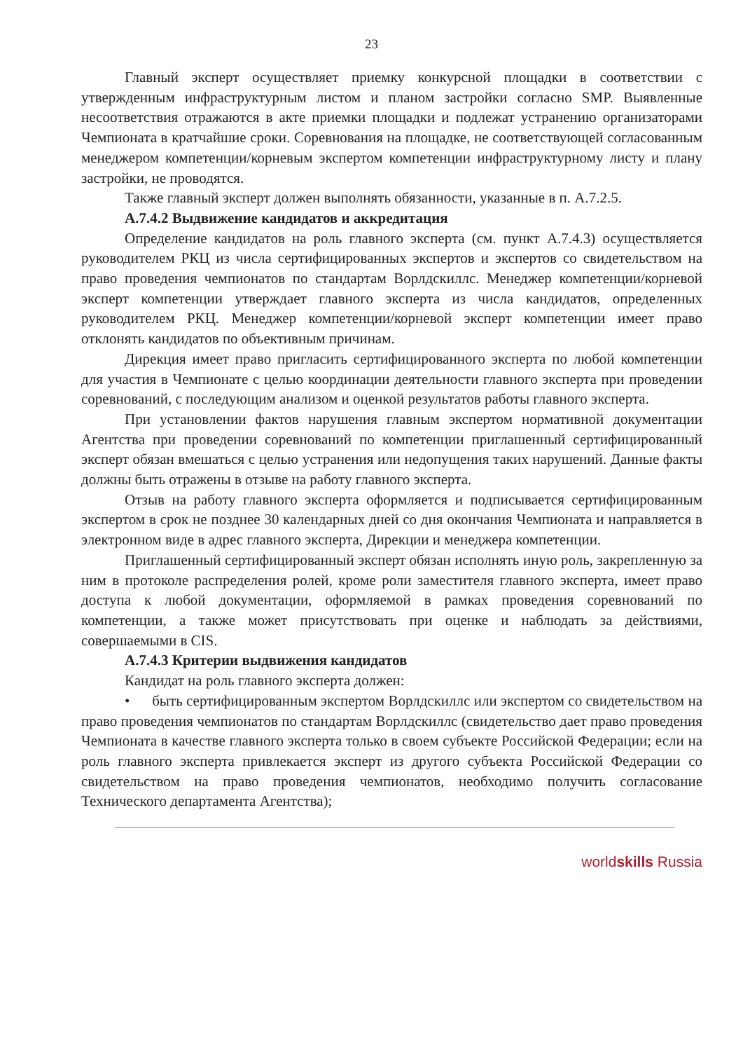23
Главный эксперт осуществляет приемку конкурсной площадки в соответствии с утвержденным инфраструктурным листом и планом застройки согласно SMP. Выявленные несоответствия отражаются в акте приемки площадки и подлежат устранению организаторами Чемпионата в кратчайшие сроки. Соревнования на площадке, не соответствующей согласованным менеджером компетенции/корневым экспертом компетенции инфраструктурному листу и плану застройки, не проводятся.
Также главный эксперт должен выполнять обязанности, указанные в п. A.7.2.5.
A.7.4.2 Выдвижение кандидатов и аккредитация
Определение кандидатов на роль главного эксперта (см. пункт A.7.4.3) осуществляется руководителем РКЦ из числа сертифицированных экспертов и экспертов со свидетельством на право проведения чемпионатов по стандартам Ворлдскиллс. Менеджер компетенции/корневой эксперт компетенции утверждает главного эксперта из числа кандидатов, определенных руководителем РКЦ. Менеджер компетенции/корневой эксперт компетенции имеет право отклонять кандидатов по объективным причинам.
Дирекция имеет право пригласить сертифицированного эксперта по любой компетенции для участия в Чемпионате с целью координации деятельности главного эксперта при проведении соревнований, с последующим анализом и оценкой результатов работы главного эксперта.
При установлении фактов нарушения главным экспертом нормативной документации Агентства при проведении соревнований по компетенции приглашенный сертифицированный эксперт обязан вмешаться с целью устранения или недопущения таких нарушений. Данные факты должны быть отражены в отзыве на работу главного эксперта.
Отзыв на работу главного эксперта оформляется и подписывается сертифицированным экспертом в срок не позднее 30 календарных дней со дня окончания Чемпионата и направляется в электронном виде в адрес главного эксперта, Дирекции и менеджера компетенции.
Приглашенный сертифицированный эксперт обязан исполнять иную роль, закрепленную за ним в протоколе распределения ролей, кроме роли заместителя главного эксперта, имеет право доступа к любой документации, оформляемой в рамках проведения соревнований по компетенции, а также может присутствовать при оценке и наблюдать за действиями, совершаемыми в CIS.
A.7.4.3 Критерии выдвижения кандидатов
Кандидат на роль главного эксперта должен:
• быть сертифицированным экспертом Ворлдскиллс или экспертом со свидетельством на право проведения чемпионатов по стандартам Ворлдскиллс (свидетельство дает право проведения Чемпионата в качестве главного эксперта только в своем субъекте Российской Федерации; если на роль главного эксперта привлекается эксперт из другого субъекта Российской Федерации со свидетельством на право проведения чемпионатов, необходимо получить согласование Технического департамента Агентства);
worldskills Russia